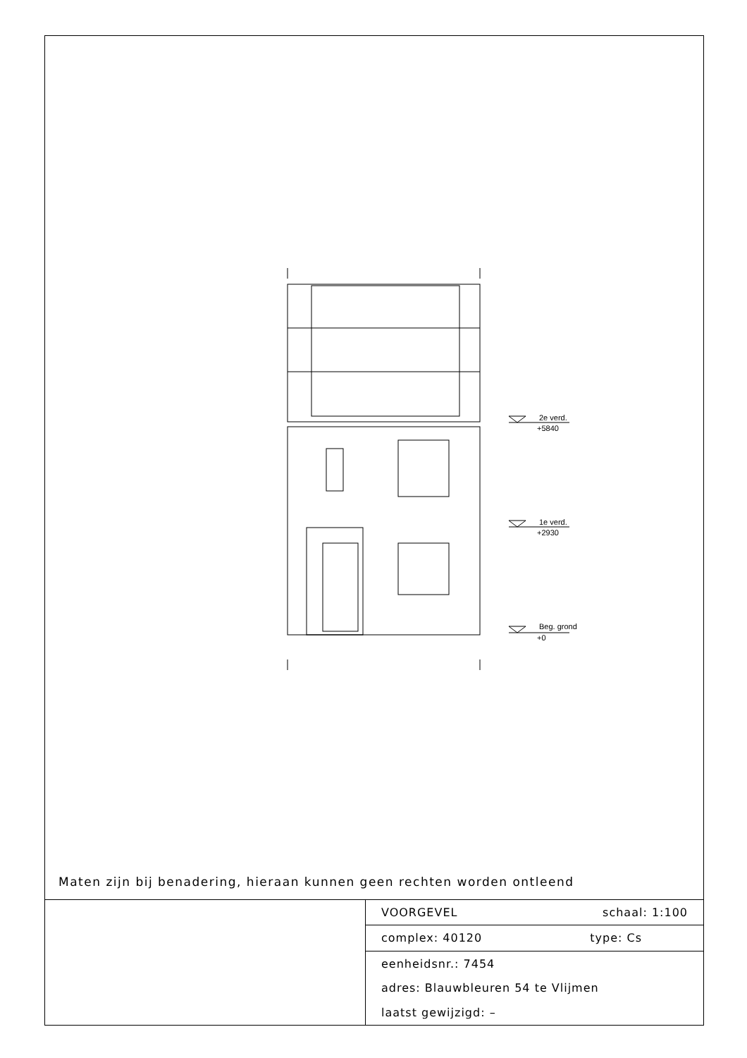2e verd.
+5840
1e verd.
+2930
Beg. grond
+0
Maten zijn bij benadering, hieraan kunnen geen rechten worden ontleend
| | VOORGEVEL schaal: 1:100 |
| | complex: 40120 type: Cs |
| | eenheidsnr.: 7454 |
| | adres: Blauwbleuren 54 te Vlijmen |
| | laatst gewijzigd: – |